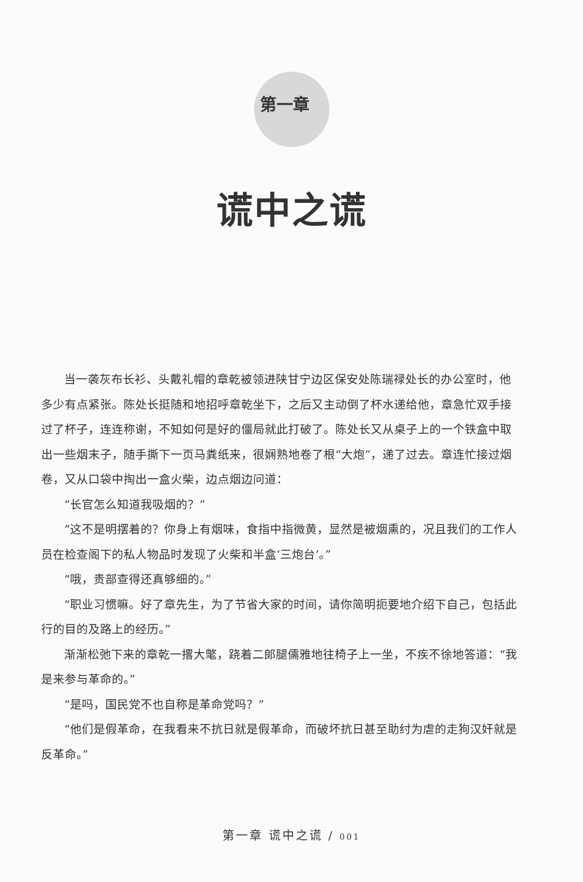第一章
谎中之谎
当一袭灰布长衫、头戴礼帽的章乾被领进陕甘宁边区保安处陈瑞禄处长的办公室时，他多少有点紧张。陈处长挺随和地招呼章乾坐下，之后又主动倒了杯水递给他，章急忙双手接过了杯子，连连称谢，不知如何是好的僵局就此打破了。陈处长又从桌子上的一个铁盒中取出一些烟末子，随手撕下一页马粪纸来，很娴熟地卷了根“大炮”，递了过去。章连忙接过烟卷，又从口袋中掏出一盒火柴，边点烟边问道：
“长官怎么知道我吸烟的？”
“这不是明摆着的？你身上有烟味，食指中指微黄，显然是被烟熏的，况且我们的工作人员在检查阁下的私人物品时发现了火柴和半盒‘三炮台’。”
“哦，贵部查得还真够细的。”
“职业习惯嘛。好了章先生，为了节省大家的时间，请你简明扼要地介绍下自己，包括此行的目的及路上的经历。”
渐渐松弛下来的章乾一撂大氅，跷着二郎腿儒雅地往椅子上一坐，不疾不徐地答道：“我是来参与革命的。”
“是吗，国民党不也自称是革命党吗？”
“他们是假革命，在我看来不抗日就是假革命，而破坏抗日甚至助纣为虐的走狗汉奸就是反革命。”
第一章 谎中之谎 / 001